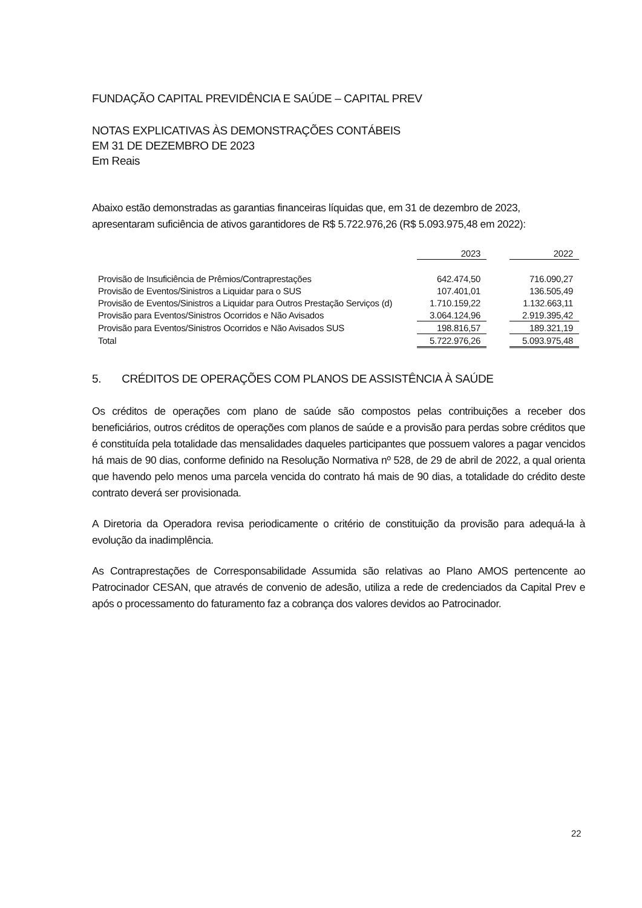FUNDAÇÃO CAPITAL PREVIDÊNCIA E SAÚDE – CAPITAL PREV
NOTAS EXPLICATIVAS ÀS DEMONSTRAÇÕES CONTÁBEIS
EM 31 DE DEZEMBRO DE 2023
Em Reais
Abaixo estão demonstradas as garantias financeiras líquidas que, em 31 de dezembro de 2023, apresentaram suficiência de ativos garantidores de R$ 5.722.976,26 (R$ 5.093.975,48 em 2022):
| | 2023 | | 2022 |
| Provisão de Insuficiência de Prêmios/Contraprestações | 642.474,50 | | 716.090,27 |
| Provisão de Eventos/Sinistros a Liquidar para o SUS | 107.401,01 | | 136.505,49 |
| Provisão de Eventos/Sinistros a Liquidar para Outros Prestação Serviços (d) | 1.710.159,22 | | 1.132.663,11 |
| Provisão para Eventos/Sinistros Ocorridos e Não Avisados | 3.064.124,96 | | 2.919.395,42 |
| Provisão para Eventos/Sinistros Ocorridos e Não Avisados SUS | 198.816,57 | | 189.321,19 |
| Total | 5.722.976,26 | | 5.093.975,48 |
5. CRÉDITOS DE OPERAÇÕES COM PLANOS DE ASSISTÊNCIA À SAÚDE
Os créditos de operações com plano de saúde são compostos pelas contribuições a receber dos beneficiários, outros créditos de operações com planos de saúde e a provisão para perdas sobre créditos que é constituída pela totalidade das mensalidades daqueles participantes que possuem valores a pagar vencidos há mais de 90 dias, conforme definido na Resolução Normativa nº 528, de 29 de abril de 2022, a qual orienta que havendo pelo menos uma parcela vencida do contrato há mais de 90 dias, a totalidade do crédito deste contrato deverá ser provisionada.
A Diretoria da Operadora revisa periodicamente o critério de constituição da provisão para adequá-la à evolução da inadimplência.
As Contraprestações de Corresponsabilidade Assumida são relativas ao Plano AMOS pertencente ao Patrocinador CESAN, que através de convenio de adesão, utiliza a rede de credenciados da Capital Prev e após o processamento do faturamento faz a cobrança dos valores devidos ao Patrocinador.
22